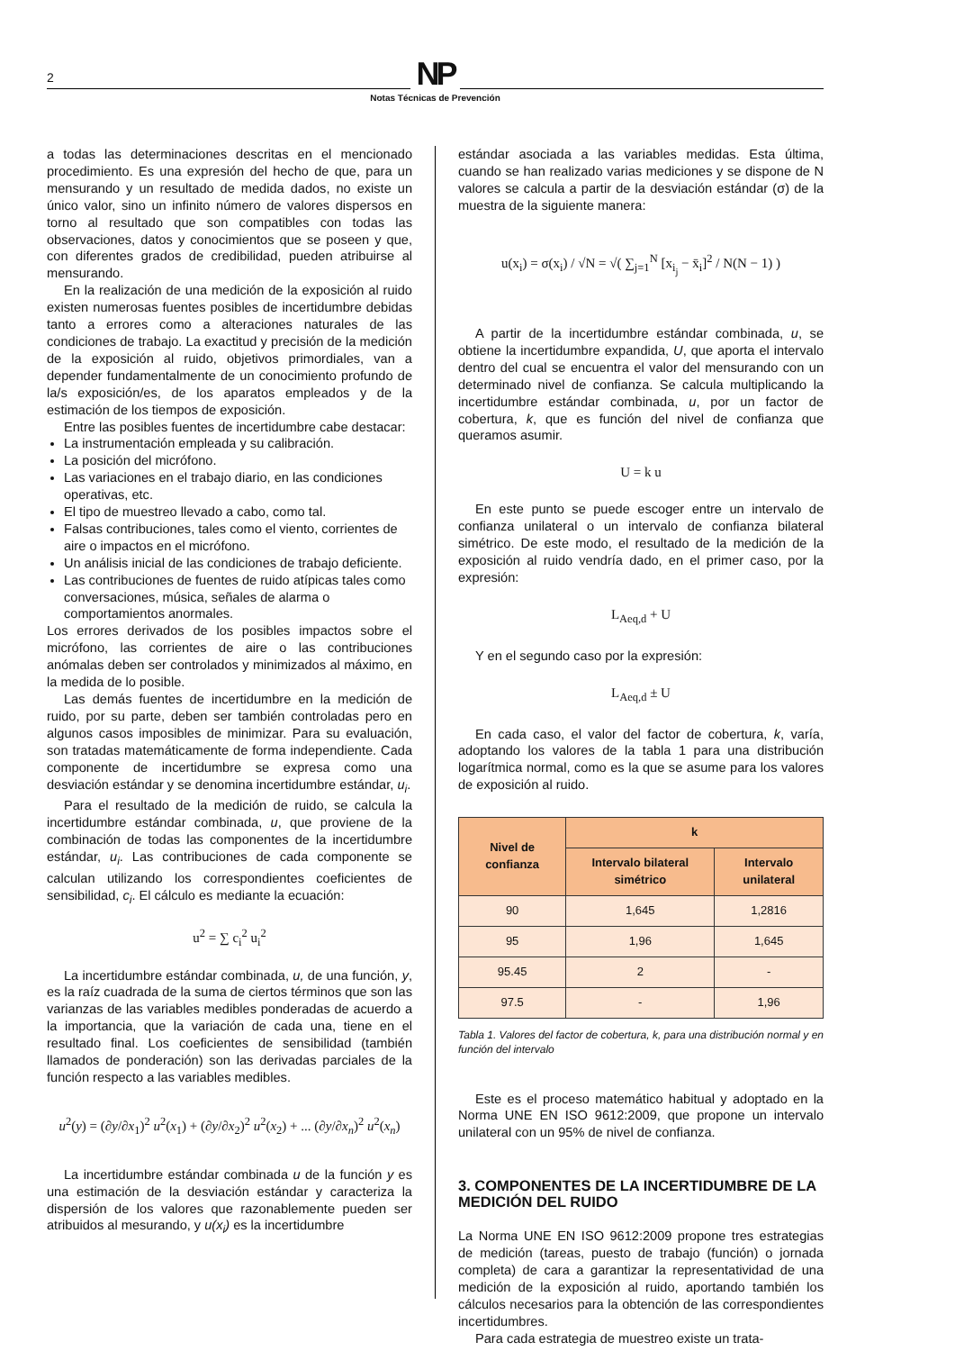2
NP
Notas Técnicas de Prevención
a todas las determinaciones descritas en el mencionado procedimiento. Es una expresión del hecho de que, para un mensurando y un resultado de medida dados, no existe un único valor, sino un infinito número de valores dispersos en torno al resultado que son compatibles con todas las observaciones, datos y conocimientos que se poseen y que, con diferentes grados de credibilidad, pueden atribuirse al mensurando.
En la realización de una medición de la exposición al ruido existen numerosas fuentes posibles de incertidumbre debidas tanto a errores como a alteraciones naturales de las condiciones de trabajo. La exactitud y precisión de la medición de la exposición al ruido, objetivos primordiales, van a depender fundamentalmente de un conocimiento profundo de la/s exposición/es, de los aparatos empleados y de la estimación de los tiempos de exposición.
Entre las posibles fuentes de incertidumbre cabe destacar:
La instrumentación empleada y su calibración.
La posición del micrófono.
Las variaciones en el trabajo diario, en las condiciones operativas, etc.
El tipo de muestreo llevado a cabo, como tal.
Falsas contribuciones, tales como el viento, corrientes de aire o impactos en el micrófono.
Un análisis inicial de las condiciones de trabajo deficiente.
Las contribuciones de fuentes de ruido atípicas tales como conversaciones, música, señales de alarma o comportamientos anormales.
Los errores derivados de los posibles impactos sobre el micrófono, las corrientes de aire o las contribuciones anómalas deben ser controlados y minimizados al máximo, en la medida de lo posible.
Las demás fuentes de incertidumbre en la medición de ruido, por su parte, deben ser también controladas pero en algunos casos imposibles de minimizar. Para su evaluación, son tratadas matemáticamente de forma independiente. Cada componente de incertidumbre se expresa como una desviación estándar y se denomina incertidumbre estándar, u<sub>i</sub>.
Para el resultado de la medición de ruido, se calcula la incertidumbre estándar combinada, u, que proviene de la combinación de todas las componentes de la incertidumbre estándar, u<sub>i</sub>. Las contribuciones de cada componente se calculan utilizando los correspondientes coeficientes de sensibilidad, c<sub>i</sub>. El cálculo es mediante la ecuación:
u<sup>2</sup> = ∑ c<sub>i</sub><sup>2</sup> u<sub>i</sub><sup>2</sup>
La incertidumbre estándar combinada, u, de una función, y, es la raíz cuadrada de la suma de ciertos términos que son las varianzas de las variables medibles ponderadas de acuerdo a la importancia, que la variación de cada una, tiene en el resultado final. Los coeficientes de sensibilidad (también llamados de ponderación) son las derivadas parciales de la función respecto a las variables medibles.
u<sup>2</sup>(y) = (∂y/∂x<sub>1</sub>)<sup>2</sup> u<sup>2</sup>(x<sub>1</sub>) + (∂y/∂x<sub>2</sub>)<sup>2</sup> u<sup>2</sup>(x<sub>2</sub>) + ... (∂y/∂x<sub>n</sub>)<sup>2</sup> u<sup>2</sup>(x<sub>n</sub>)
La incertidumbre estándar combinada u de la función y es una estimación de la desviación estándar y caracteriza la dispersión de los valores que razonablemente pueden ser atribuidos al mesurando, y u(x<sub>i</sub>) es la incertidumbre
estándar asociada a las variables medidas. Esta última, cuando se han realizado varias mediciones y se dispone de N valores se calcula a partir de la desviación estándar (σ) de la muestra de la siguiente manera:
u(x<sub>i</sub>) = σ(x<sub>i</sub>) / √N = √( ∑<sub>j=1</sub><sup>N</sup> [x<sub>i<sub>j</sub></sub> − x̄<sub>i</sub>]<sup>2</sup> / N(N − 1) )
A partir de la incertidumbre estándar combinada, u, se obtiene la incertidumbre expandida, U, que aporta el intervalo dentro del cual se encuentra el valor del mensurando con un determinado nivel de confianza. Se calcula multiplicando la incertidumbre estándar combinada, u, por un factor de cobertura, k, que es función del nivel de confianza que queramos asumir.
U = k u
En este punto se puede escoger entre un intervalo de confianza unilateral o un intervalo de confianza bilateral simétrico. De este modo, el resultado de la medición de la exposición al ruido vendría dado, en el primer caso, por la expresión:
L<sub>Aeq,d</sub> + U
Y en el segundo caso por la expresión:
L<sub>Aeq,d</sub> ± U
En cada caso, el valor del factor de cobertura, k, varía, adoptando los valores de la tabla 1 para una distribución logarítmica normal, como es la que se asume para los valores de exposición al ruido.
| Nivel de confianza | k | |
| --- | --- | --- |
| | Intervalo bilateral simétrico | Intervalo unilateral |
| 90 | 1,645 | 1,2816 |
| 95 | 1,96 | 1,645 |
| 95.45 | 2 | - |
| 97.5 | - | 1,96 |
Tabla 1. Valores del factor de cobertura, k, para una distribución normal y en función del intervalo
Este es el proceso matemático habitual y adoptado en la Norma UNE EN ISO 9612:2009, que propone un intervalo unilateral con un 95% de nivel de confianza.
3. COMPONENTES DE LA INCERTIDUMBRE DE LA MEDICIÓN DEL RUIDO
La Norma UNE EN ISO 9612:2009 propone tres estrategias de medición (tareas, puesto de trabajo (función) o jornada completa) de cara a garantizar la representatividad de una medición de la exposición al ruido, aportando también los cálculos necesarios para la obtención de las correspondientes incertidumbres.
Para cada estrategia de muestreo existe un trata-